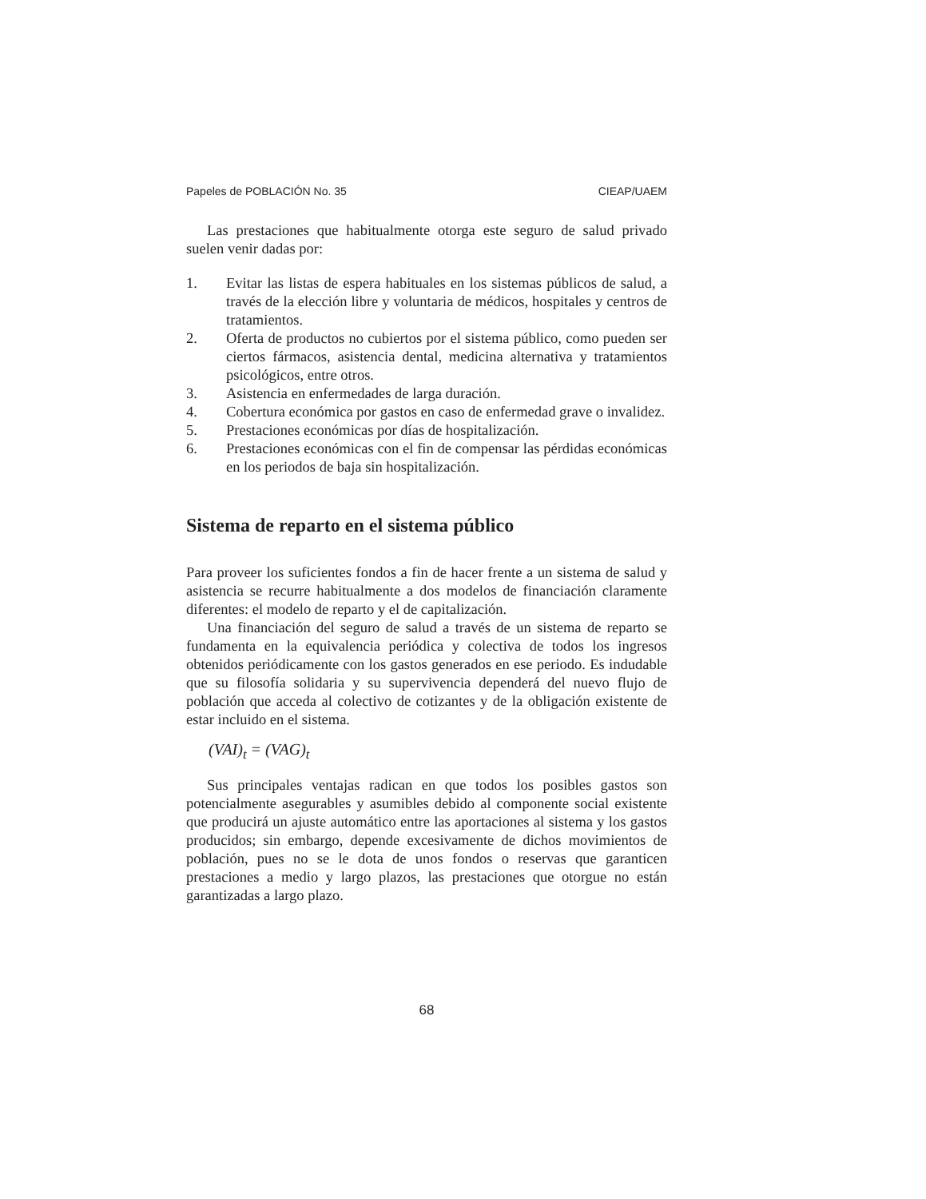Papeles de POBLACIÓN No. 35 CIEAP/UAEM
Las prestaciones que habitualmente otorga este seguro de salud privado suelen venir dadas por:
1. Evitar las listas de espera habituales en los sistemas públicos de salud, a través de la elección libre y voluntaria de médicos, hospitales y centros de tratamientos.
2. Oferta de productos no cubiertos por el sistema público, como pueden ser ciertos fármacos, asistencia dental, medicina alternativa y tratamientos psicológicos, entre otros.
3. Asistencia en enfermedades de larga duración.
4. Cobertura económica por gastos en caso de enfermedad grave o invalidez.
5. Prestaciones económicas por días de hospitalización.
6. Prestaciones económicas con el fin de compensar las pérdidas económicas en los periodos de baja sin hospitalización.
Sistema de reparto en el sistema público
Para proveer los suficientes fondos a fin de hacer frente a un sistema de salud y asistencia se recurre habitualmente a dos modelos de financiación claramente diferentes: el modelo de reparto y el de capitalización.
Una financiación del seguro de salud a través de un sistema de reparto se fundamenta en la equivalencia periódica y colectiva de todos los ingresos obtenidos periódicamente con los gastos generados en ese periodo. Es indudable que su filosofía solidaria y su supervivencia dependerá del nuevo flujo de población que acceda al colectivo de cotizantes y de la obligación existente de estar incluido en el sistema.
(VAI)<sub>t</sub> = (VAG)<sub>t</sub>
Sus principales ventajas radican en que todos los posibles gastos son potencialmente asegurables y asumibles debido al componente social existente que producirá un ajuste automático entre las aportaciones al sistema y los gastos producidos; sin embargo, depende excesivamente de dichos movimientos de población, pues no se le dota de unos fondos o reservas que garanticen prestaciones a medio y largo plazos, las prestaciones que otorgue no están garantizadas a largo plazo.
68